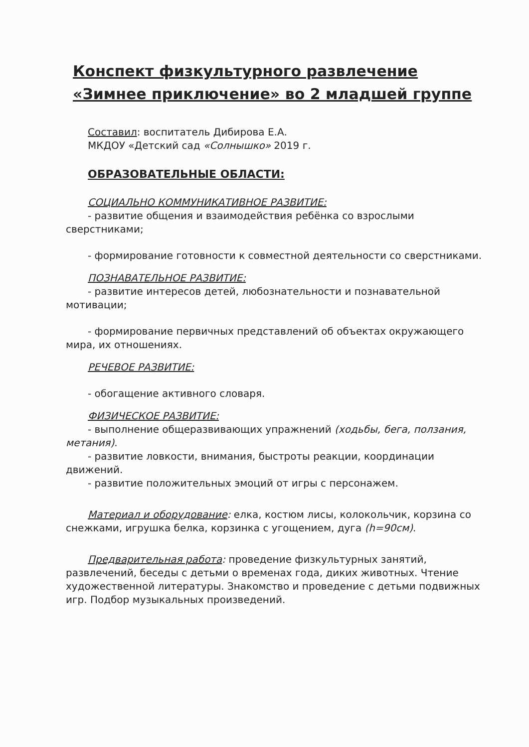Конспект физкультурного развлечение «Зимнее приключение» во 2 младшей группе
Составил: воспитатель Дибирова Е.А.
МКДОУ «Детский сад «Солнышко» 2019 г.
ОБРАЗОВАТЕЛЬНЫЕ ОБЛАСТИ:
СОЦИАЛЬНО КОММУНИКАТИВНОЕ РАЗВИТИЕ:
- развитие общения и взаимодействия ребёнка со взрослыми сверстниками;
- формирование готовности к совместной деятельности со сверстниками.
ПОЗНАВАТЕЛЬНОЕ РАЗВИТИЕ:
- развитие интересов детей, любознательности и познавательной мотивации;
- формирование первичных представлений об объектах окружающего мира, их отношениях.
РЕЧЕВОЕ РАЗВИТИЕ:
- обогащение активного словаря.
ФИЗИЧЕСКОЕ РАЗВИТИЕ:
- выполнение общеразвивающих упражнений (ходьбы, бега, ползания, метания).
- развитие ловкости, внимания, быстроты реакции, координации движений.
- развитие положительных эмоций от игры с персонажем.
Материал и оборудование: елка, костюм лисы, колокольчик, корзина со снежками, игрушка белка, корзинка с угощением, дуга (h=90см).
Предварительная работа: проведение физкультурных занятий, развлечений, беседы с детьми о временах года, диких животных. Чтение художественной литературы. Знакомство и проведение с детьми подвижных игр. Подбор музыкальных произведений.